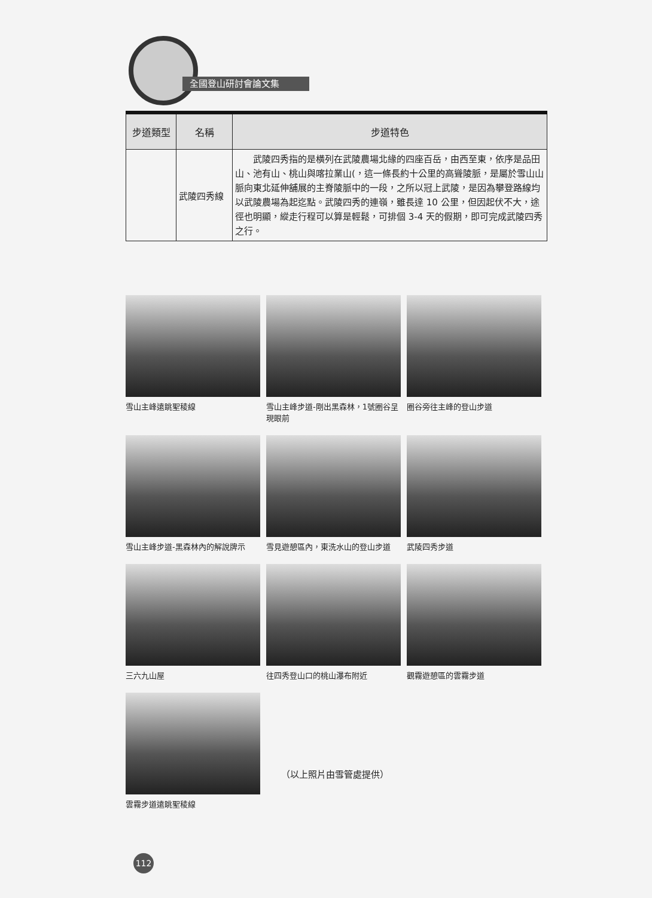全國登山研討會論文集
| 步道類型 | 名稱 | 步道特色 |
| --- | --- | --- |
| | 武陵四秀線 | 武陵四秀指的是橫列在武陵農場北緣的四座百岳，由西至東，依序是品田山、池有山、桃山與喀拉業山(，這一條長約十公里的高聳陵脈，是屬於雪山山脈向東北延伸舖展的主脊陵脈中的一段，之所以冠上武陵，是因為攀登路線均以武陵農場為起迄點。武陵四秀的連嶺，雖長達 10 公里，但因起伏不大，途徑也明顯，縱走行程可以算是輕鬆，可排個 3-4 天的假期，即可完成武陵四秀之行。 |
雪山主峰遠眺聖稜線
雪山主峰步道-剛出黑森林，1號圈谷呈現眼前
圈谷旁往主峰的登山步道
雪山主峰步道-黑森林內的解說牌示
雪見遊憩區內，東洗水山的登山步道
武陵四秀步道
三六九山屋
往四秀登山口的桃山瀑布附近
觀霧遊憩區的雲霧步道
雲霧步道遠眺聖稜線
（以上照片由雪管處提供）
112